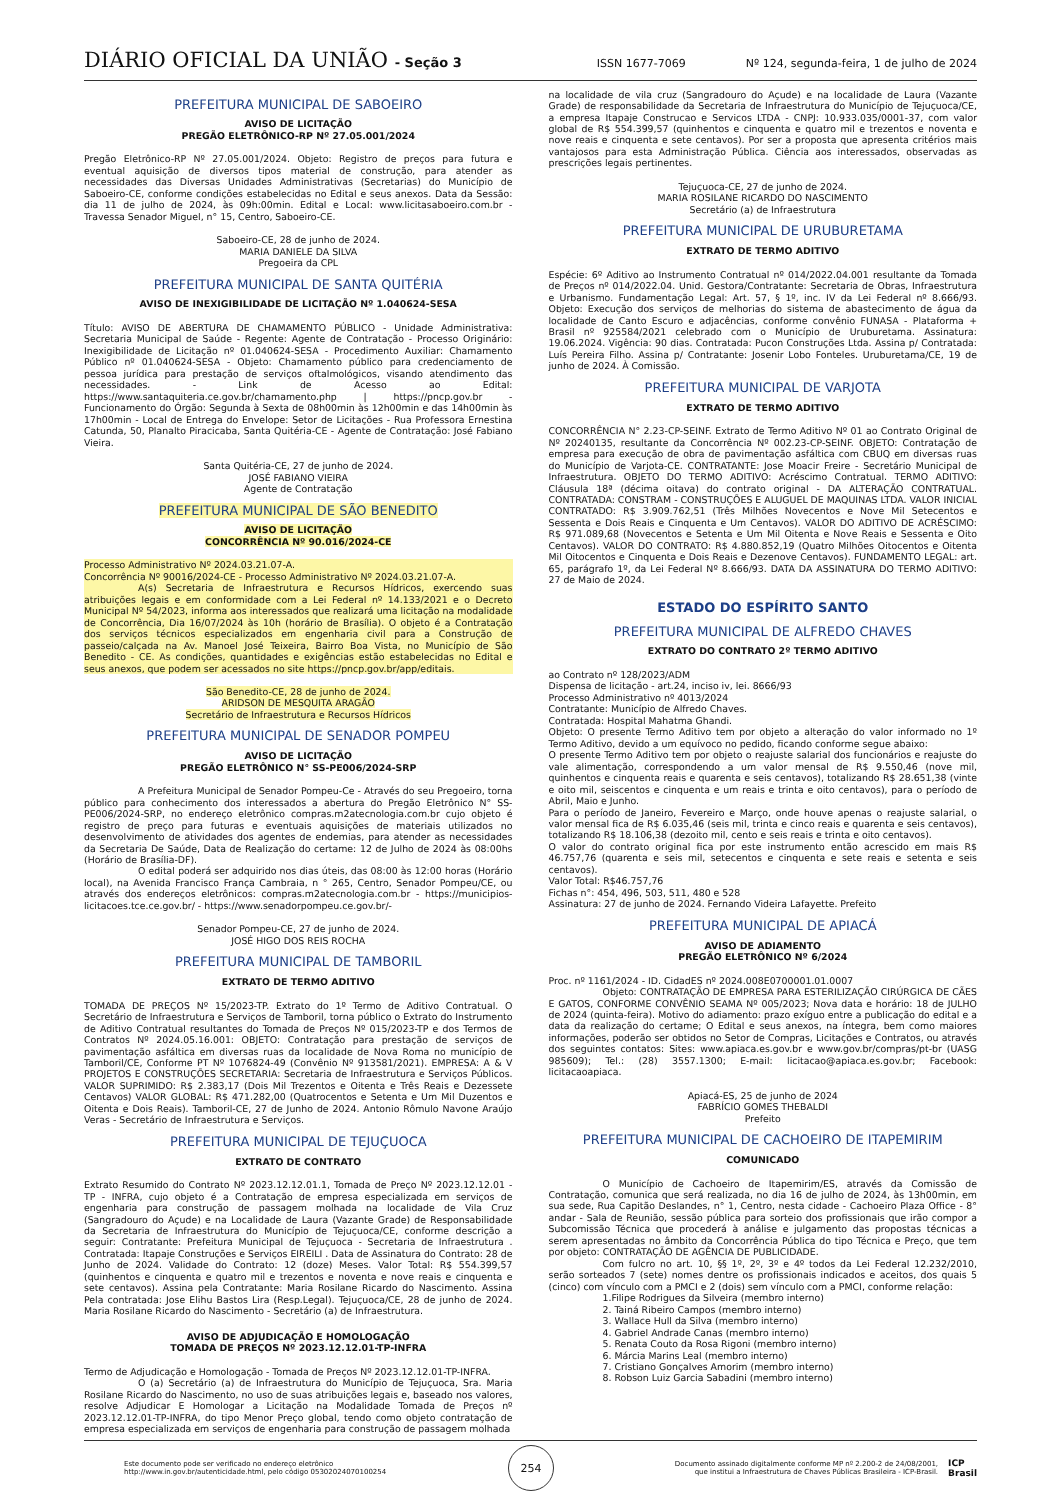DIÁRIO OFICIAL DA UNIÃO - Seção 3
ISSN 1677-7069 Nº 124, segunda-feira, 1 de julho de 2024
PREFEITURA MUNICIPAL DE SABOEIRO
AVISO DE LICITAÇÃO
PREGÃO ELETRÔNICO-RP Nº 27.05.001/2024
Pregão Eletrônico-RP Nº 27.05.001/2024. Objeto: Registro de preços para futura e eventual aquisição de diversos tipos material de construção, para atender as necessidades das Diversas Unidades Administrativas (Secretarias) do Município de Saboeiro-CE, conforme condições estabelecidas no Edital e seus anexos. Data da Sessão: dia 11 de julho de 2024, às 09h:00min. Edital e Local: www.licitasaboeiro.com.br - Travessa Senador Miguel, n° 15, Centro, Saboeiro-CE.
Saboeiro-CE, 28 de junho de 2024.
MARIA DANIELE DA SILVA
Pregoeira da CPL
PREFEITURA MUNICIPAL DE SANTA QUITÉRIA
AVISO DE INEXIGIBILIDADE DE LICITAÇÃO Nº 1.040624-SESA
Título: AVISO DE ABERTURA DE CHAMAMENTO PÚBLICO - Unidade Administrativa: Secretaria Municipal de Saúde - Regente: Agente de Contratação - Processo Originário: Inexigibilidade de Licitação nº 01.040624-SESA - Procedimento Auxiliar: Chamamento Público nº 01.040624-SESA - Objeto: Chamamento público para credenciamento de pessoa jurídica para prestação de serviços oftalmológicos, visando atendimento das necessidades. - Link de Acesso ao Edital: https://www.santaquiteria.ce.gov.br/chamamento.php | https://pncp.gov.br - Funcionamento do Órgão: Segunda à Sexta de 08h00min às 12h00min e das 14h00min às 17h00min - Local de Entrega do Envelope: Setor de Licitações - Rua Professora Ernestina Catunda, 50, Planalto Piracicaba, Santa Quitéria-CE - Agente de Contratação: José Fabiano Vieira.
Santa Quitéria-CE, 27 de junho de 2024.
JOSÉ FABIANO VIEIRA
Agente de Contratação
PREFEITURA MUNICIPAL DE SÃO BENEDITO
AVISO DE LICITAÇÃO
CONCORRÊNCIA Nº 90.016/2024-CE
Processo Administrativo Nº 2024.03.21.07-A.
Concorrência Nº 90016/2024-CE - Processo Administrativo Nº 2024.03.21.07-A.
A(s) Secretaria de Infraestrutura e Recursos Hídricos, exercendo suas atribuições legais e em conformidade com a Lei Federal nº 14.133/2021 e o Decreto Municipal Nº 54/2023, informa aos interessados que realizará uma licitação na modalidade de Concorrência, Dia 16/07/2024 às 10h (horário de Brasília). O objeto é a Contratação dos serviços técnicos especializados em engenharia civil para a Construção de passeio/calçada na Av. Manoel José Teixeira, Bairro Boa Vista, no Município de São Benedito - CE. As condições, quantidades e exigências estão estabelecidas no Edital e seus anexos, que podem ser acessados no site https://pncp.gov.br/app/editais.
São Benedito-CE, 28 de junho de 2024.
ARIDSON DE MESQUITA ARAGÃO
Secretário de Infraestrutura e Recursos Hídricos
PREFEITURA MUNICIPAL DE SENADOR POMPEU
AVISO DE LICITAÇÃO
PREGÃO ELETRÔNICO N° SS-PE006/2024-SRP
A Prefeitura Municipal de Senador Pompeu-Ce - Através do seu Pregoeiro, torna público para conhecimento dos interessados a abertura do Pregão Eletrônico N° SS-PE006/2024-SRP, no endereço eletrônico compras.m2atecnologia.com.br cujo objeto é registro de preço para futuras e eventuais aquisições de materiais utilizados no desenvolvimento de atividades dos agentes de endemias, para atender as necessidades da Secretaria De Saúde, Data de Realização do certame: 12 de Julho de 2024 às 08:00hs (Horário de Brasília-DF).
O edital poderá ser adquirido nos dias úteis, das 08:00 às 12:00 horas (Horário local), na Avenida Francisco França Cambraia, n ° 265, Centro, Senador Pompeu/CE, ou através dos endereços eletrônicos: compras.m2atecnologia.com.br - https://municipios-licitacoes.tce.ce.gov.br/ - https://www.senadorpompeu.ce.gov.br/-
Senador Pompeu-CE, 27 de junho de 2024.
JOSÉ HIGO DOS REIS ROCHA
PREFEITURA MUNICIPAL DE TAMBORIL
EXTRATO DE TERMO ADITIVO
TOMADA DE PREÇOS Nº 15/2023-TP. Extrato do 1º Termo de Aditivo Contratual. O Secretário de Infraestrutura e Serviços de Tamboril, torna público o Extrato do Instrumento de Aditivo Contratual resultantes do Tomada de Preços Nº 015/2023-TP e dos Termos de Contratos Nº 2024.05.16.001: OBJETO: Contratação para prestação de serviços de pavimentação asfáltica em diversas ruas da localidade de Nova Roma no município de Tamboril/CE, Conforme PT Nº 1076824-49 (Convênio Nº 913581/2021). EMPRESA: A & V PROJETOS E CONSTRUÇÕES SECRETARIA: Secretaria de Infraestrutura e Serviços Públicos. VALOR SUPRIMIDO: R$ 2.383,17 (Dois Mil Trezentos e Oitenta e Três Reais e Dezessete Centavos) VALOR GLOBAL: R$ 471.282,00 (Quatrocentos e Setenta e Um Mil Duzentos e Oitenta e Dois Reais). Tamboril-CE, 27 de Junho de 2024. Antonio Rômulo Navone Araújo Veras - Secretário de Infraestrutura e Serviços.
PREFEITURA MUNICIPAL DE TEJUÇUOCA
EXTRATO DE CONTRATO
Extrato Resumido do Contrato Nº 2023.12.12.01.1, Tomada de Preço Nº 2023.12.12.01 - TP - INFRA, cujo objeto é a Contratação de empresa especializada em serviços de engenharia para construção de passagem molhada na localidade de Vila Cruz (Sangradouro do Açude) e na Localidade de Laura (Vazante Grade) de Responsabilidade da Secretaria de Infraestrutura do Município de Tejuçuoca/CE, conforme descrição a seguir: Contratante: Prefeitura Municipal de Tejuçuoca - Secretaria de Infraestrutura . Contratada: Itapaje Construções e Serviços EIREILI . Data de Assinatura do Contrato: 28 de Junho de 2024. Validade do Contrato: 12 (doze) Meses. Valor Total: R$ 554.399,57 (quinhentos e cinquenta e quatro mil e trezentos e noventa e nove reais e cinquenta e sete centavos). Assina pela Contratante: Maria Rosilane Ricardo do Nascimento. Assina Pela contratada: Jose Elihu Bastos Lira (Resp.Legal). Tejuçuoca/CE, 28 de junho de 2024. Maria Rosilane Ricardo do Nascimento - Secretário (a) de Infraestrutura.
AVISO DE ADJUDICAÇÃO E HOMOLOGAÇÃO
TOMADA DE PREÇOS Nº 2023.12.12.01-TP-INFRA
Termo de Adjudicação e Homologação - Tomada de Preços Nº 2023.12.12.01-TP-INFRA.
O (a) Secretário (a) de Infraestrutura do Município de Tejuçuoca, Sra. Maria Rosilane Ricardo do Nascimento, no uso de suas atribuições legais e, baseado nos valores, resolve Adjudicar E Homologar a Licitação na Modalidade Tomada de Preços nº 2023.12.12.01-TP-INFRA, do tipo Menor Preço global, tendo como objeto contratação de empresa especializada em serviços de engenharia para construção de passagem molhada
na localidade de vila cruz (Sangradouro do Açude) e na localidade de Laura (Vazante Grade) de responsabilidade da Secretaria de Infraestrutura do Município de Tejuçuoca/CE, a empresa Itapaje Construcao e Servicos LTDA - CNPJ: 10.933.035/0001-37, com valor global de R$ 554.399,57 (quinhentos e cinquenta e quatro mil e trezentos e noventa e nove reais e cinquenta e sete centavos). Por ser a proposta que apresenta critérios mais vantajosos para esta Administração Pública. Ciência aos interessados, observadas as prescrições legais pertinentes.
Tejuçuoca-CE, 27 de junho de 2024.
MARIA ROSILANE RICARDO DO NASCIMENTO
Secretário (a) de Infraestrutura
PREFEITURA MUNICIPAL DE URUBURETAMA
EXTRATO DE TERMO ADITIVO
Espécie: 6º Aditivo ao Instrumento Contratual nº 014/2022.04.001 resultante da Tomada de Preços nº 014/2022.04. Unid. Gestora/Contratante: Secretaria de Obras, Infraestrutura e Urbanismo. Fundamentação Legal: Art. 57, § 1º, inc. IV da Lei Federal nº 8.666/93. Objeto: Execução dos serviços de melhorias do sistema de abastecimento de água da localidade de Canto Escuro e adjacências, conforme convênio FUNASA - Plataforma + Brasil nº 925584/2021 celebrado com o Município de Uruburetama. Assinatura: 19.06.2024. Vigência: 90 dias. Contratada: Pucon Construções Ltda. Assina p/ Contratada: Luís Pereira Filho. Assina p/ Contratante: Josenir Lobo Fonteles. Uruburetama/CE, 19 de junho de 2024. À Comissão.
PREFEITURA MUNICIPAL DE VARJOTA
EXTRATO DE TERMO ADITIVO
CONCORRÊNCIA N° 2.23-CP-SEINF. Extrato de Termo Aditivo Nº 01 ao Contrato Original de Nº 20240135, resultante da Concorrência Nº 002.23-CP-SEINF. OBJETO: Contratação de empresa para execução de obra de pavimentação asfáltica com CBUQ em diversas ruas do Município de Varjota-CE. CONTRATANTE: Jose Moacir Freire - Secretário Municipal de Infraestrutura. OBJETO DO TERMO ADITIVO: Acréscimo Contratual. TERMO ADITIVO: Cláusula 18ª (décima oitava) do contrato original - DA ALTERAÇÃO CONTRATUAL. CONTRATADA: CONSTRAM - CONSTRUÇÕES E ALUGUEL DE MAQUINAS LTDA. VALOR INICIAL CONTRATADO: R$ 3.909.762,51 (Três Milhões Novecentos e Nove Mil Setecentos e Sessenta e Dois Reais e Cinquenta e Um Centavos). VALOR DO ADITIVO DE ACRÉSCIMO: R$ 971.089,68 (Novecentos e Setenta e Um Mil Oitenta e Nove Reais e Sessenta e Oito Centavos). VALOR DO CONTRATO: R$ 4.880.852,19 (Quatro Milhões Oitocentos e Oitenta Mil Oitocentos e Cinquenta e Dois Reais e Dezenove Centavos). FUNDAMENTO LEGAL: art. 65, parágrafo 1º, da Lei Federal Nº 8.666/93. DATA DA ASSINATURA DO TERMO ADITIVO: 27 de Maio de 2024.
ESTADO DO ESPÍRITO SANTO
PREFEITURA MUNICIPAL DE ALFREDO CHAVES
EXTRATO DO CONTRATO 2º TERMO ADITIVO
ao Contrato nº 128/2023/ADM
Dispensa de licitação - art.24, inciso iv, lei. 8666/93
Processo Administrativo nº 4013/2024
Contratante: Município de Alfredo Chaves.
Contratada: Hospital Mahatma Ghandi.
Objeto: O presente Termo Aditivo tem por objeto a alteração do valor informado no 1º Termo Aditivo, devido a um equívoco no pedido, ficando conforme segue abaixo:
O presente Termo Aditivo tem por objeto o reajuste salarial dos funcionários e reajuste do vale alimentação, correspondendo a um valor mensal de R$ 9.550,46 (nove mil, quinhentos e cinquenta reais e quarenta e seis centavos), totalizando R$ 28.651,38 (vinte e oito mil, seiscentos e cinquenta e um reais e trinta e oito centavos), para o período de Abril, Maio e Junho.
Para o período de Janeiro, Fevereiro e Março, onde houve apenas o reajuste salarial, o valor mensal fica de R$ 6.035,46 (seis mil, trinta e cinco reais e quarenta e seis centavos), totalizando R$ 18.106,38 (dezoito mil, cento e seis reais e trinta e oito centavos).
O valor do contrato original fica por este instrumento então acrescido em mais R$ 46.757,76 (quarenta e seis mil, setecentos e cinquenta e sete reais e setenta e seis centavos).
Valor Total: R$46.757,76
Fichas n°: 454, 496, 503, 511, 480 e 528
Assinatura: 27 de junho de 2024. Fernando Videira Lafayette. Prefeito
PREFEITURA MUNICIPAL DE APIACÁ
AVISO DE ADIAMENTO
PREGÃO ELETRÔNICO Nº 6/2024
Proc. nº 1161/2024 - ID. CidadES nº 2024.008E0700001.01.0007
Objeto: CONTRATAÇÃO DE EMPRESA PARA ESTERILIZAÇÃO CIRÚRGICA DE CÃES E GATOS, CONFORME CONVÊNIO SEAMA Nº 005/2023; Nova data e horário: 18 de JULHO de 2024 (quinta-feira). Motivo do adiamento: prazo exíguo entre a publicação do edital e a data da realização do certame; O Edital e seus anexos, na íntegra, bem como maiores informações, poderão ser obtidos no Setor de Compras, Licitações e Contratos, ou através dos seguintes contatos: Sites: www.apiaca.es.gov.br e www.gov.br/compras/pt-br (UASG 985609); Tel.: (28) 3557.1300; E-mail: licitacao@apiaca.es.gov.br; Facebook: licitacaoapiaca.
Apiacá-ES, 25 de junho de 2024
FABRÍCIO GOMES THEBALDI
Prefeito
PREFEITURA MUNICIPAL DE CACHOEIRO DE ITAPEMIRIM
COMUNICADO
O Município de Cachoeiro de Itapemirim/ES, através da Comissão de Contratação, comunica que será realizada, no dia 16 de julho de 2024, às 13h00min, em sua sede, Rua Capitão Deslandes, n° 1, Centro, nesta cidade - Cachoeiro Plaza Office - 8° andar - Sala de Reunião, sessão pública para sorteio dos profissionais que irão compor a Subcomissão Técnica que procederá à análise e julgamento das propostas técnicas a serem apresentadas no âmbito da Concorrência Pública do tipo Técnica e Preço, que tem por objeto: CONTRATAÇÃO DE AGÊNCIA DE PUBLICIDADE.
Com fulcro no art. 10, §§ 1º, 2º, 3º e 4º todos da Lei Federal 12.232/2010, serão sorteados 7 (sete) nomes dentre os profissionais indicados e aceitos, dos quais 5 (cinco) com vínculo com a PMCI e 2 (dois) sem vínculo com a PMCI, conforme relação:
1.Filipe Rodrigues da Silveira (membro interno)
2. Tainá Ribeiro Campos (membro interno)
3. Wallace Hull da Silva (membro interno)
4. Gabriel Andrade Canas (membro interno)
5. Renata Couto da Rosa Rigoni (membro interno)
6. Márcia Marins Leal (membro interno)
7. Cristiano Gonçalves Amorim (membro interno)
8. Robson Luiz Garcia Sabadini (membro interno)
Este documento pode ser verificado no endereço eletrônico
http://www.in.gov.br/autenticidade.html, pelo código 05302024070100254
254
Documento assinado digitalmente conforme MP nº 2.200-2 de 24/08/2001,
que institui a Infraestrutura de Chaves Públicas Brasileira - ICP-Brasil.
ICP
Brasil